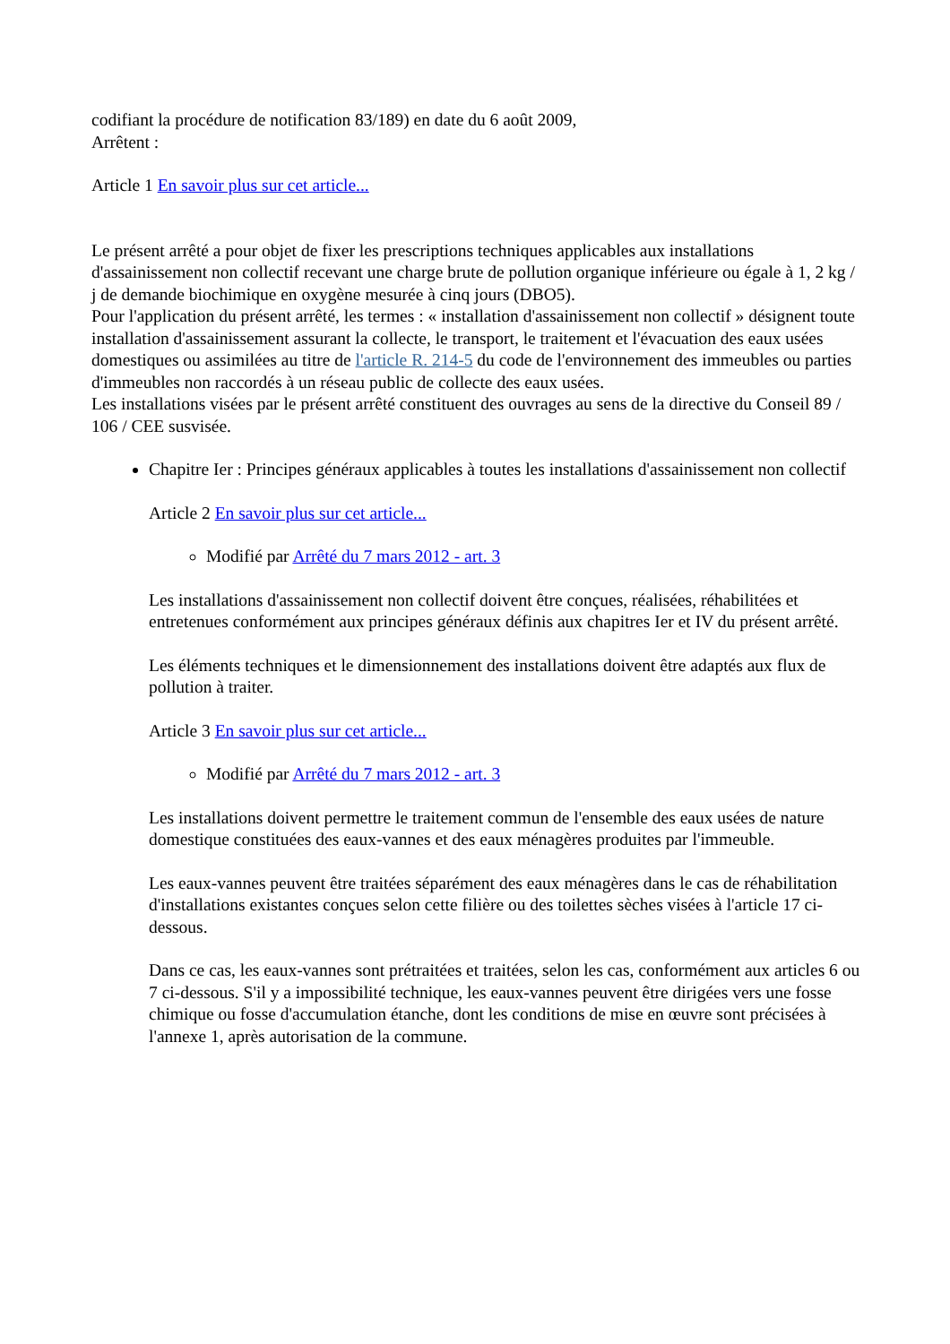codifiant la procédure de notification 83/189) en date du 6 août 2009,
Arrêtent :
Article 1 En savoir plus sur cet article...
Le présent arrêté a pour objet de fixer les prescriptions techniques applicables aux installations d'assainissement non collectif recevant une charge brute de pollution organique inférieure ou égale à 1, 2 kg / j de demande biochimique en oxygène mesurée à cinq jours (DBO5).
Pour l'application du présent arrêté, les termes : « installation d'assainissement non collectif » désignent toute installation d'assainissement assurant la collecte, le transport, le traitement et l'évacuation des eaux usées domestiques ou assimilées au titre de l'article R. 214-5 du code de l'environnement des immeubles ou parties d'immeubles non raccordés à un réseau public de collecte des eaux usées.
Les installations visées par le présent arrêté constituent des ouvrages au sens de la directive du Conseil 89 / 106 / CEE susvisée.
Chapitre Ier : Principes généraux applicables à toutes les installations d'assainissement non collectif
Article 2 En savoir plus sur cet article...
Modifié par Arrêté du 7 mars 2012 - art. 3
Les installations d'assainissement non collectif doivent être conçues, réalisées, réhabilitées et entretenues conformément aux principes généraux définis aux chapitres Ier et IV du présent arrêté.
Les éléments techniques et le dimensionnement des installations doivent être adaptés aux flux de pollution à traiter.
Article 3 En savoir plus sur cet article...
Modifié par Arrêté du 7 mars 2012 - art. 3
Les installations doivent permettre le traitement commun de l'ensemble des eaux usées de nature domestique constituées des eaux-vannes et des eaux ménagères produites par l'immeuble.
Les eaux-vannes peuvent être traitées séparément des eaux ménagères dans le cas de réhabilitation d'installations existantes conçues selon cette filière ou des toilettes sèches visées à l'article 17 ci-dessous.
Dans ce cas, les eaux-vannes sont prétraitées et traitées, selon les cas, conformément aux articles 6 ou 7 ci-dessous. S'il y a impossibilité technique, les eaux-vannes peuvent être dirigées vers une fosse chimique ou fosse d'accumulation étanche, dont les conditions de mise en œuvre sont précisées à l'annexe 1, après autorisation de la commune.